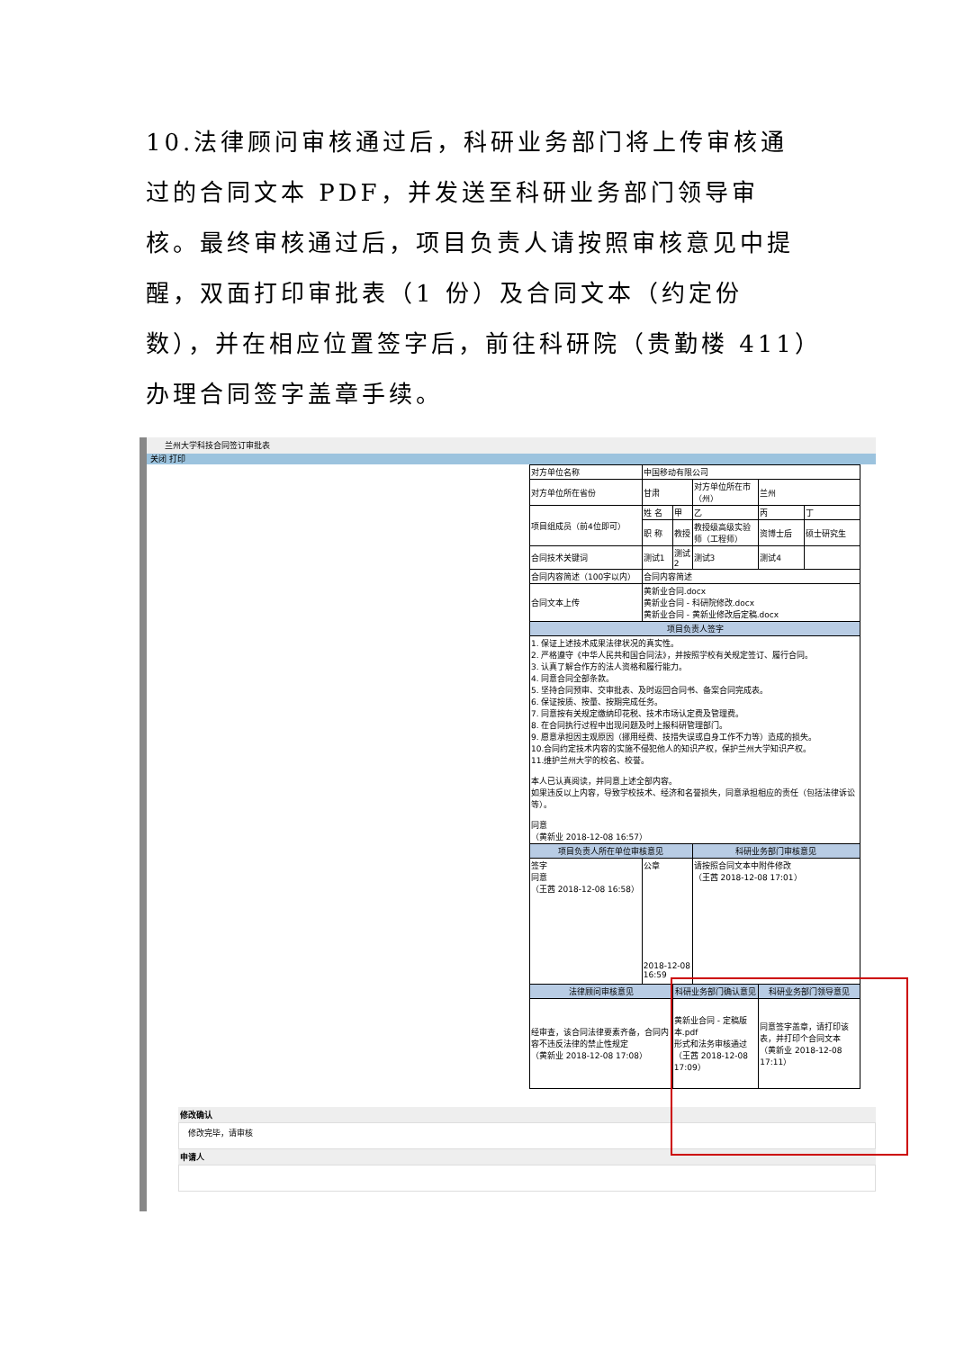10.法律顾问审核通过后，科研业务部门将上传审核通过的合同文本 PDF，并发送至科研业务部门领导审核。最终审核通过后，项目负责人请按照审核意见中提醒，双面打印审批表（1 份）及合同文本（约定份数），并在相应位置签字后，前往科研院（贵勤楼 411）办理合同签字盖章手续。
兰州大学科技合同签订审批表
关闭 打印
| 对方单位名称 | 中国移动有限公司 | | | | |
| 对方单位所在省份 | 甘肃 | | 对方单位所在市（州） | 兰州 | |
| 项目组成员（前4位即可） | 姓 名 | 甲 | 乙 | 丙 | 丁 |
| | 职 称 | 教授 | 教授级高级实验师（工程师） | 资博士后 | 硕士研究生 |
| 合同技术关键词 | 测试1 | 测试2 | 测试3 | 测试4 | |
| 合同内容简述（100字以内） | 合同内容简述 | | | | |
| 合同文本上传 | 黄新业合同.docx 黄新业合同 - 科研院修改.docx 黄新业合同 - 黄新业修改后定稿.docx | | | | |
| 项目负责人签字 | | | | | |
| 1. 保证上述技术成果法律状况的真实性。 2. 严格遵守《中华人民共和国合同法》，并按照学校有关规定签订、履行合同。 3. 认真了解合作方的法人资格和履行能力。 4. 同意合同全部条款。 5. 坚持合同预审、交审批表、及时返回合同书、备案合同完成表。 6. 保证按质、按量、按期完成任务。 7. 同意按有关规定缴纳印花税、技术市场认定费及管理费。 8. 在合同执行过程中出现问题及时上报科研管理部门。 9. 愿意承担因主观原因（挪用经费、技措失误或自身工作不力等）造成的损失。 10.合同约定技术内容的实施不侵犯他人的知识产权，保护兰州大学知识产权。 11.维护兰州大学的校名、校誉。 本人已认真阅读，并同意上述全部内容。 如果违反以上内容，导致学校技术、经济和名誉损失，同意承担相应的责任（包括法律诉讼等）。 同意 （黄新业 2018-12-08 16:57） | | | | | |
| 项目负责人所在单位审核意见 | | | 科研业务部门审核意见 | | |
| 签字 同意 （王茜 2018-12-08 16:58） | 公章 2018-12-08 16:59 | | 请按照合同文本中附件修改 （王茜 2018-12-08 17:01） | | |
| 法律顾问审核意见 | | 科研业务部门确认意见 | | 科研业务部门领导意见 | |
| 经审查，该合同法律要素齐备，合同内容不违反法律的禁止性规定 （黄新业 2018-12-08 17:08） | | 黄新业合同 - 定稿版本.pdf 形式和法务审核通过 （王茜 2018-12-08 17:09） | | 同意签字盖章，请打印该表，并打印个合同文本 （黄新业 2018-12-08 17:11） | |
修改确认
修改完毕，请审核
申请人